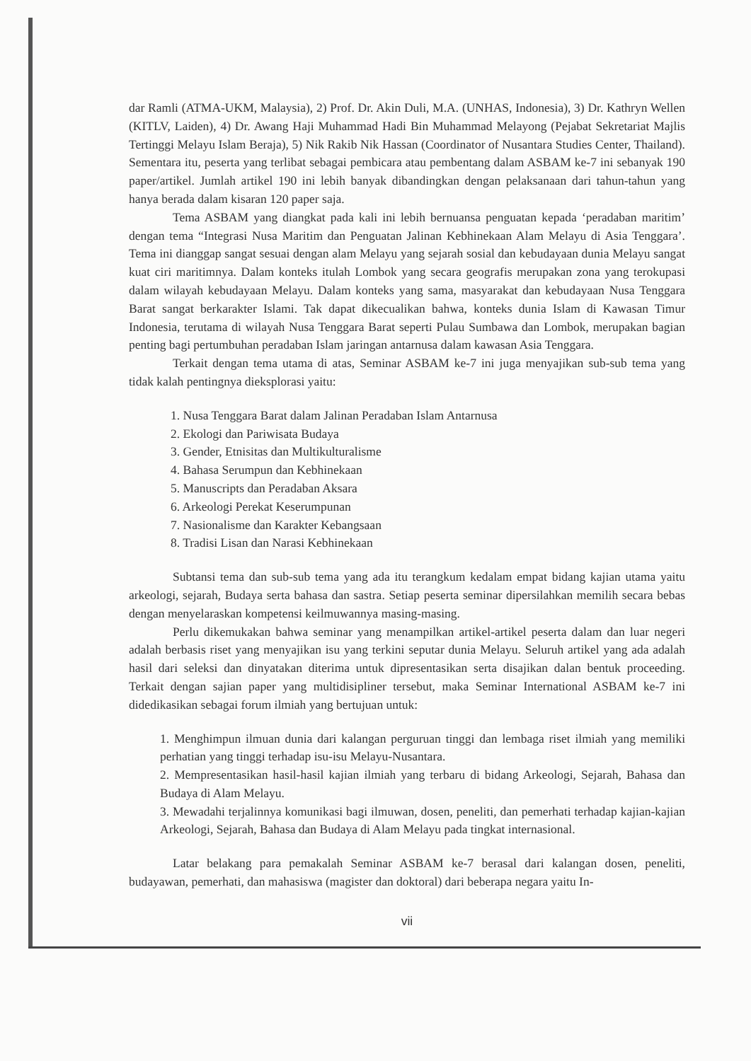dar Ramli (ATMA-UKM, Malaysia), 2) Prof. Dr. Akin Duli, M.A. (UNHAS, Indonesia), 3) Dr. Kathryn Wellen (KITLV, Laiden), 4) Dr. Awang Haji Muhammad Hadi Bin Muhammad Melayong (Pejabat Sekretariat Majlis Tertinggi Melayu Islam Beraja), 5) Nik Rakib Nik Hassan (Coordinator of Nusantara Studies Center, Thailand). Sementara itu, peserta yang terlibat sebagai pembicara atau pembentang dalam ASBAM ke-7 ini sebanyak 190 paper/artikel. Jumlah artikel 190 ini lebih banyak dibandingkan dengan pelaksanaan dari tahun-tahun yang hanya berada dalam kisaran 120 paper saja.
Tema ASBAM yang diangkat pada kali ini lebih bernuansa penguatan kepada ‘peradaban maritim’ dengan tema “Integrasi Nusa Maritim dan Penguatan Jalinan Kebhinekaan Alam Melayu di Asia Tenggara’. Tema ini dianggap sangat sesuai dengan alam Melayu yang sejarah sosial dan kebudayaan dunia Melayu sangat kuat ciri maritimnya. Dalam konteks itulah Lombok yang secara geografis merupakan zona yang terokupasi dalam wilayah kebudayaan Melayu. Dalam konteks yang sama, masyarakat dan kebudayaan Nusa Tenggara Barat sangat berkarakter Islami. Tak dapat dikecualikan bahwa, konteks dunia Islam di Kawasan Timur Indonesia, terutama di wilayah Nusa Tenggara Barat seperti Pulau Sumbawa dan Lombok, merupakan bagian penting bagi pertumbuhan peradaban Islam jaringan antarnusa dalam kawasan Asia Tenggara.
Terkait dengan tema utama di atas, Seminar ASBAM ke-7 ini juga menyajikan sub-sub tema yang tidak kalah pentingnya dieksplorasi yaitu:
1. Nusa Tenggara Barat dalam Jalinan Peradaban Islam Antarnusa
2. Ekologi dan Pariwisata Budaya
3. Gender, Etnisitas dan Multikulturalisme
4. Bahasa Serumpun dan Kebhinekaan
5. Manuscripts dan Peradaban Aksara
6. Arkeologi Perekat Keserumpunan
7. Nasionalisme dan Karakter Kebangsaan
8. Tradisi Lisan dan Narasi Kebhinekaan
Subtansi tema dan sub-sub tema yang ada itu terangkum kedalam empat bidang kajian utama yaitu arkeologi, sejarah, Budaya serta bahasa dan sastra. Setiap peserta seminar dipersilahkan memilih secara bebas dengan menyelaraskan kompetensi keilmuwannya masing-masing.
Perlu dikemukakan bahwa seminar yang menampilkan artikel-artikel peserta dalam dan luar negeri adalah berbasis riset yang menyajikan isu yang terkini seputar dunia Melayu. Seluruh artikel yang ada adalah hasil dari seleksi dan dinyatakan diterima untuk dipresentasikan serta disajikan dalan bentuk proceeding. Terkait dengan sajian paper yang multidisipliner tersebut, maka Seminar International ASBAM ke-7 ini didedikasikan sebagai forum ilmiah yang bertujuan untuk:
1. Menghimpun ilmuan dunia dari kalangan perguruan tinggi dan lembaga riset ilmiah yang memiliki perhatian yang tinggi terhadap isu-isu Melayu-Nusantara.
2. Mempresentasikan hasil-hasil kajian ilmiah yang terbaru di bidang Arkeologi, Sejarah, Bahasa dan Budaya di Alam Melayu.
3. Mewadahi terjalinnya komunikasi bagi ilmuwan, dosen, peneliti, dan pemerhati terhadap kajian-kajian Arkeologi, Sejarah, Bahasa dan Budaya di Alam Melayu pada tingkat internasional.
Latar belakang para pemakalah Seminar ASBAM ke-7 berasal dari kalangan dosen, peneliti, budayawan, pemerhati, dan mahasiswa (magister dan doktoral) dari beberapa negara yaitu In-
vii